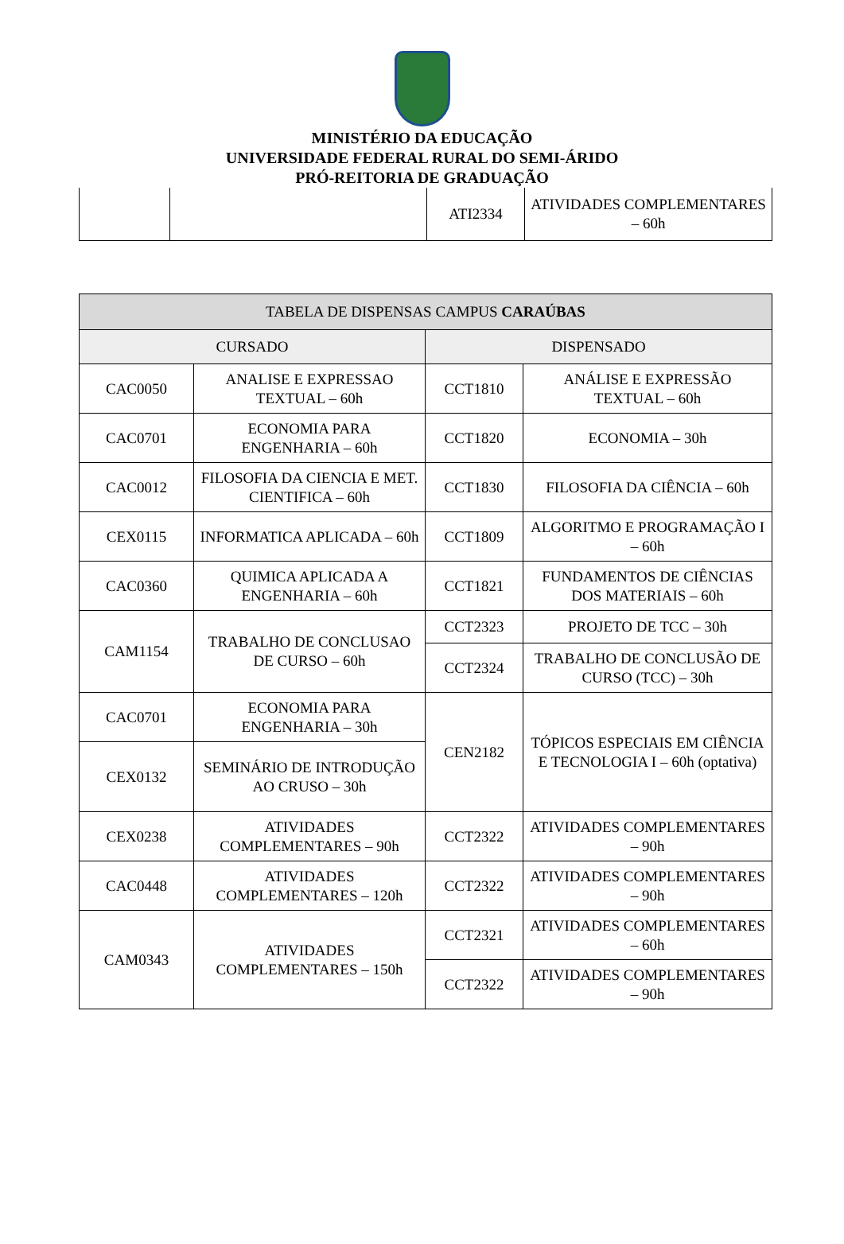MINISTÉRIO DA EDUCAÇÃO
UNIVERSIDADE FEDERAL RURAL DO SEMI-ÁRIDO
PRÓ-REITORIA DE GRADUAÇÃO
| | | ATI2334 | ATIVIDADES COMPLEMENTARES – 60h |
| TABELA DE DISPENSAS CAMPUS CARAÚBAS | | | |
| --- | --- | --- | --- |
| CURSADO | | DISPENSADO | |
| CAC0050 | ANALISE E EXPRESSAO TEXTUAL – 60h | CCT1810 | ANÁLISE E EXPRESSÃO TEXTUAL – 60h |
| CAC0701 | ECONOMIA PARA ENGENHARIA – 60h | CCT1820 | ECONOMIA – 30h |
| CAC0012 | FILOSOFIA DA CIENCIA E MET. CIENTIFICA – 60h | CCT1830 | FILOSOFIA DA CIÊNCIA – 60h |
| CEX0115 | INFORMATICA APLICADA – 60h | CCT1809 | ALGORITMO E PROGRAMAÇÃO I – 60h |
| CAC0360 | QUIMICA APLICADA A ENGENHARIA – 60h | CCT1821 | FUNDAMENTOS DE CIÊNCIAS DOS MATERIAIS – 60h |
| CAM1154 | TRABALHO DE CONCLUSAO DE CURSO – 60h | CCT2323 | PROJETO DE TCC – 30h |
| | | CCT2324 | TRABALHO DE CONCLUSÃO DE CURSO (TCC) – 30h |
| CAC0701 | ECONOMIA PARA ENGENHARIA – 30h | CEN2182 | TÓPICOS ESPECIAIS EM CIÊNCIA E TECNOLOGIA I – 60h (optativa) |
| CEX0132 | SEMINÁRIO DE INTRODUÇÃO AO CRUSO – 30h | | |
| CEX0238 | ATIVIDADES COMPLEMENTARES – 90h | CCT2322 | ATIVIDADES COMPLEMENTARES – 90h |
| CAC0448 | ATIVIDADES COMPLEMENTARES – 120h | CCT2322 | ATIVIDADES COMPLEMENTARES – 90h |
| CAM0343 | ATIVIDADES COMPLEMENTARES – 150h | CCT2321 | ATIVIDADES COMPLEMENTARES – 60h |
| | | CCT2322 | ATIVIDADES COMPLEMENTARES – 90h |